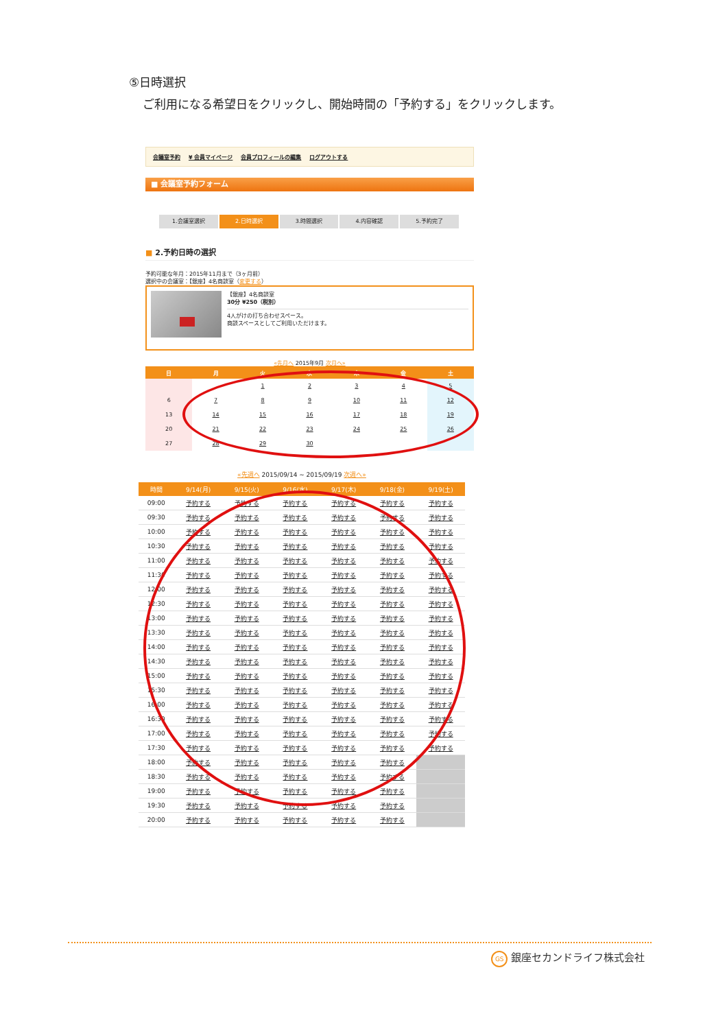⑤日時選択
ご利用になる希望日をクリックし、開始時間の「予約する」をクリックします。
会議室予約 ¥ 会員マイページ 会員プロフィールの編集 ログアウトする
■ 会議室予約フォーム
1.会議室選択 2.日時選択 3.時間選択 4.内容確認 5.予約完了
■ 2.予約日時の選択
予約可能な年月：2015年11月まで（3ヶ月前）
選択中の会議室：【銀座】4名商談室（変更する）
【銀座】4名商談室
30分 ¥250（税別）
4人がけの打ち合わせスペース。
商談スペースとしてご利用いただけます。
«先月へ 2015年9月 次月へ»
| 日 | 月 | 火 | 水 | 木 | 金 | 土 |
| --- | --- | --- | --- | --- | --- | --- |
| | | 1 | 2 | 3 | 4 | 5 |
| 6 | 7 | 8 | 9 | 10 | 11 | 12 |
| 13 | 14 | 15 | 16 | 17 | 18 | 19 |
| 20 | 21 | 22 | 23 | 24 | 25 | 26 |
| 27 | 28 | 29 | 30 | | | |
«先週へ 2015/09/14 ~ 2015/09/19 次週へ»
| 時間 | 9/14(月) | 9/15(火) | 9/16(水) | 9/17(木) | 9/18(金) | 9/19(土) |
| --- | --- | --- | --- | --- | --- | --- |
| 09:00 | 予約する | 予約する | 予約する | 予約する | 予約する | 予約する |
| 09:30 | 予約する | 予約する | 予約する | 予約する | 予約する | 予約する |
| 10:00 | 予約する | 予約する | 予約する | 予約する | 予約する | 予約する |
| 10:30 | 予約する | 予約する | 予約する | 予約する | 予約する | 予約する |
| 11:00 | 予約する | 予約する | 予約する | 予約する | 予約する | 予約する |
| 11:30 | 予約する | 予約する | 予約する | 予約する | 予約する | 予約する |
| 12:00 | 予約する | 予約する | 予約する | 予約する | 予約する | 予約する |
| 12:30 | 予約する | 予約する | 予約する | 予約する | 予約する | 予約する |
| 13:00 | 予約する | 予約する | 予約する | 予約する | 予約する | 予約する |
| 13:30 | 予約する | 予約する | 予約する | 予約する | 予約する | 予約する |
| 14:00 | 予約する | 予約する | 予約する | 予約する | 予約する | 予約する |
| 14:30 | 予約する | 予約する | 予約する | 予約する | 予約する | 予約する |
| 15:00 | 予約する | 予約する | 予約する | 予約する | 予約する | 予約する |
| 15:30 | 予約する | 予約する | 予約する | 予約する | 予約する | 予約する |
| 16:00 | 予約する | 予約する | 予約する | 予約する | 予約する | 予約する |
| 16:30 | 予約する | 予約する | 予約する | 予約する | 予約する | 予約する |
| 17:00 | 予約する | 予約する | 予約する | 予約する | 予約する | 予約する |
| 17:30 | 予約する | 予約する | 予約する | 予約する | 予約する | 予約する |
| 18:00 | 予約する | 予約する | 予約する | 予約する | 予約する | |
| 18:30 | 予約する | 予約する | 予約する | 予約する | 予約する | |
| 19:00 | 予約する | 予約する | 予約する | 予約する | 予約する | |
| 19:30 | 予約する | 予約する | 予約する | 予約する | 予約する | |
| 20:00 | 予約する | 予約する | 予約する | 予約する | 予約する | |
GS 銀座セカンドライフ株式会社